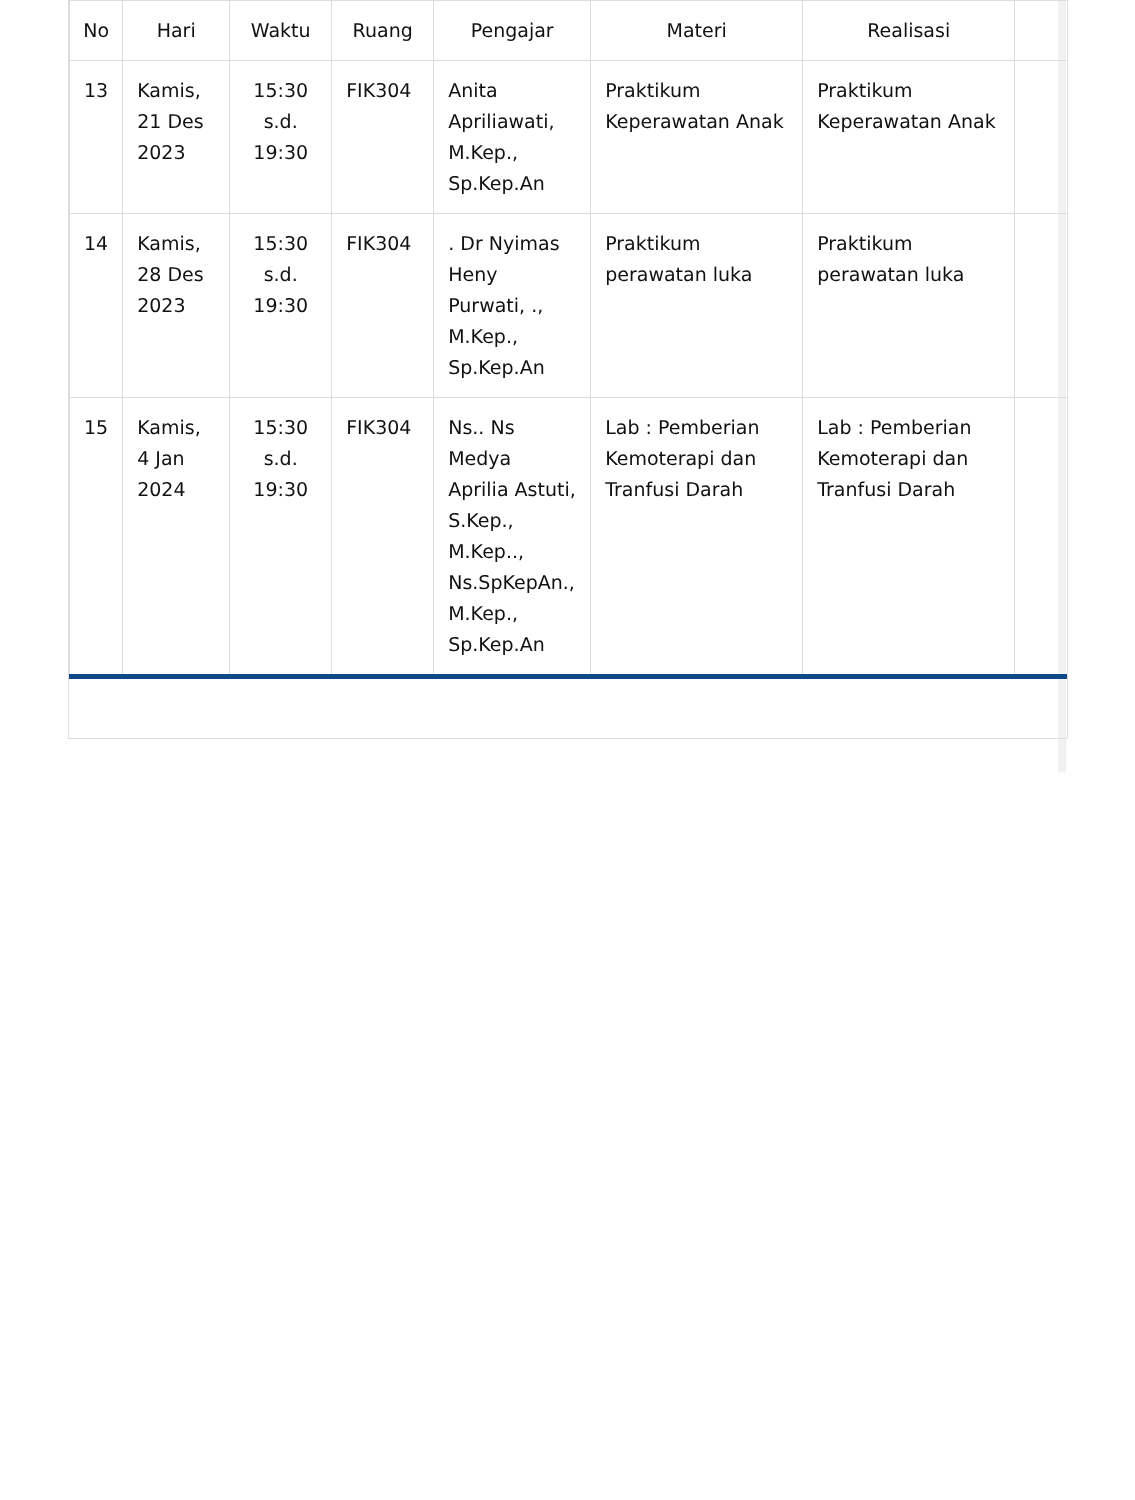| No | Hari | Waktu | Ruang | Pengajar | Materi | Realisasi | |
| --- | --- | --- | --- | --- | --- | --- | --- |
| 13 | Kamis, 21 Des 2023 | 15:30 s.d. 19:30 | FIK304 | Anita Apriliawati, M.Kep., Sp.Kep.An | Praktikum Keperawatan Anak | Praktikum Keperawatan Anak | |
| 14 | Kamis, 28 Des 2023 | 15:30 s.d. 19:30 | FIK304 | . Dr Nyimas Heny Purwati, ., M.Kep., Sp.Kep.An | Praktikum perawatan luka | Praktikum perawatan luka | |
| 15 | Kamis, 4 Jan 2024 | 15:30 s.d. 19:30 | FIK304 | Ns.. Ns Medya Aprilia Astuti, S.Kep., M.Kep.., Ns.SpKepAn., M.Kep., Sp.Kep.An | Lab : Pemberian Kemoterapi dan Tranfusi Darah | Lab : Pemberian Kemoterapi dan Tranfusi Darah | |